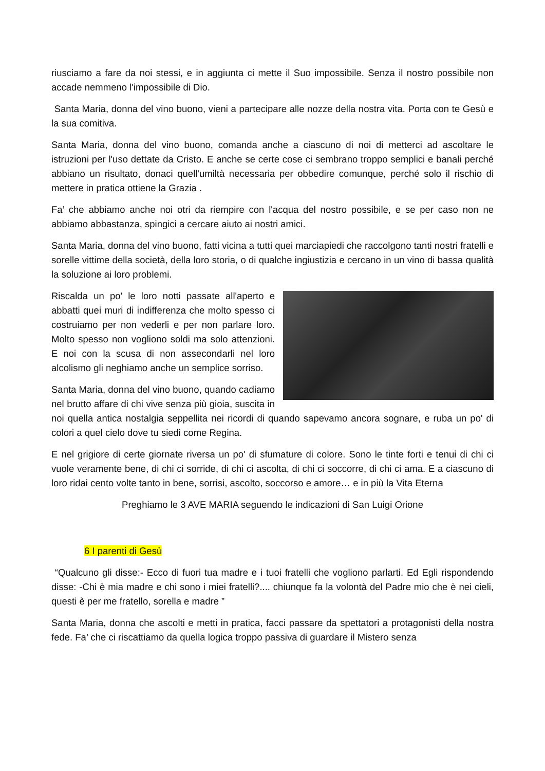riusciamo a fare da noi stessi, e in aggiunta ci mette il Suo impossibile. Senza il nostro possibile non accade nemmeno l'impossibile di Dio.
Santa Maria, donna del vino buono, vieni a partecipare alle nozze della nostra vita. Porta con te Gesù e la sua comitiva.
Santa Maria, donna del vino buono, comanda anche a ciascuno di noi di metterci ad ascoltare le istruzioni per l'uso dettate da Cristo. E anche se certe cose ci sembrano troppo semplici e banali perché abbiano un risultato, donaci quell'umiltà necessaria per obbedire comunque, perché solo il rischio di mettere in pratica ottiene la Grazia .
Fa’ che abbiamo anche noi otri da riempire con l'acqua del nostro possibile, e se per caso non ne abbiamo abbastanza, spingici a cercare aiuto ai nostri amici.
Santa Maria, donna del vino buono, fatti vicina a tutti quei marciapiedi che raccolgono tanti nostri fratelli e sorelle vittime della società, della loro storia, o di qualche ingiustizia e cercano in un vino di bassa qualità la soluzione ai loro problemi.
Riscalda un po' le loro notti passate all'aperto e abbatti quei muri di indifferenza che molto spesso ci costruiamo per non vederli e per non parlare loro. Molto spesso non vogliono soldi ma solo attenzioni. E noi con la scusa di non assecondarli nel loro alcolismo gli neghiamo anche un semplice sorriso.
Santa Maria, donna del vino buono, quando cadiamo nel brutto affare di chi vive senza più gioia, suscita in noi quella antica nostalgia seppellita nei ricordi di quando sapevamo ancora sognare, e ruba un po' di colori a quel cielo dove tu siedi come Regina.
E nel grigiore di certe giornate riversa un po' di sfumature di colore. Sono le tinte forti e tenui di chi ci vuole veramente bene, di chi ci sorride, di chi ci ascolta, di chi ci soccorre, di chi ci ama. E a ciascuno di loro ridai cento volte tanto in bene, sorrisi, ascolto, soccorso e amore… e in più la Vita Eterna
Preghiamo le 3 AVE MARIA seguendo le indicazioni di San Luigi Orione
6 I parenti di Gesù
“Qualcuno gli disse:- Ecco di fuori tua madre e i tuoi fratelli che vogliono parlarti. Ed Egli rispondendo disse: -Chi è mia madre e chi sono i miei fratelli?.... chiunque fa la volontà del Padre mio che è nei cieli, questi è per me fratello, sorella e madre ”
Santa Maria, donna che ascolti e metti in pratica, facci passare da spettatori a protagonisti della nostra fede. Fa’ che ci riscattiamo da quella logica troppo passiva di guardare il Mistero senza